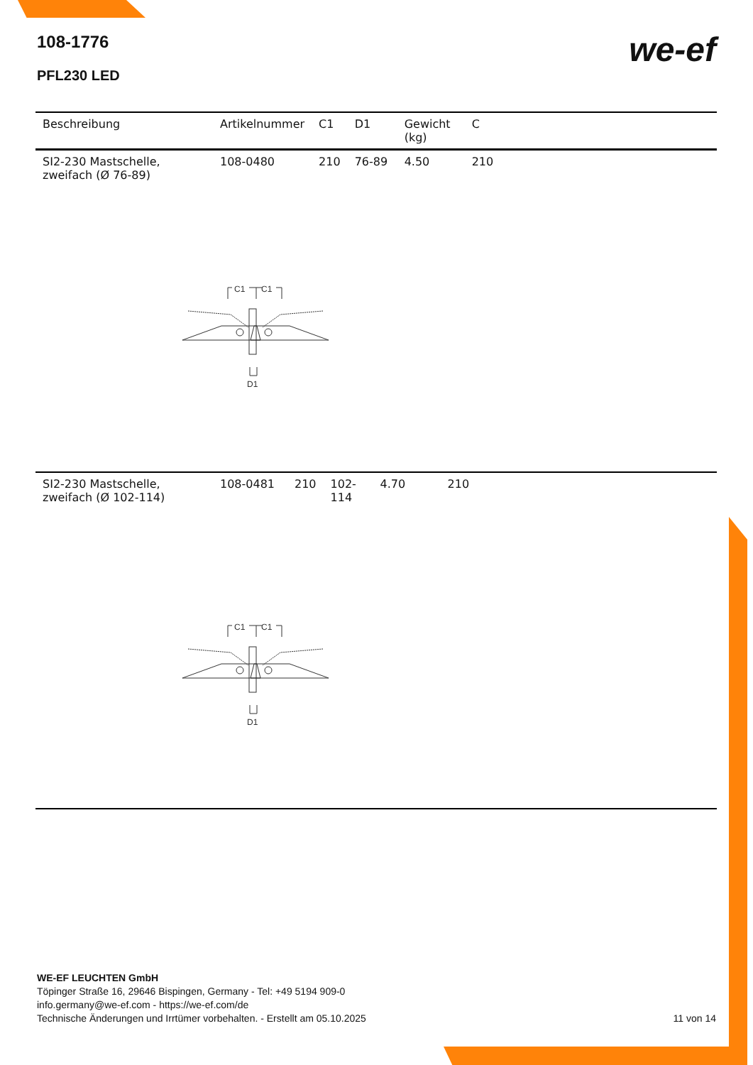108-1776
PFL230 LED
we-ef
| Beschreibung | Artikelnummer | C1 | D1 | Gewicht (kg) | C |
| --- | --- | --- | --- | --- | --- |
| SI2-230 Mastschelle, zweifach (Ø 76-89) | 108-0480 | 210 | 76-89 | 4.50 | 210 |
| SI2-230 Mastschelle, zweifach (Ø 102-114) | 108-0481 | 210 | 102-114 | 4.70 | 210 |
C1
C1
D1
C1
C1
D1
WE-EF LEUCHTEN GmbH
Töpinger Straße 16, 29646 Bispingen, Germany - Tel: +49 5194 909-0
info.germany@we-ef.com - https://we-ef.com/de
Technische Änderungen und Irrtümer vorbehalten. - Erstellt am 05.10.2025
11 von 14